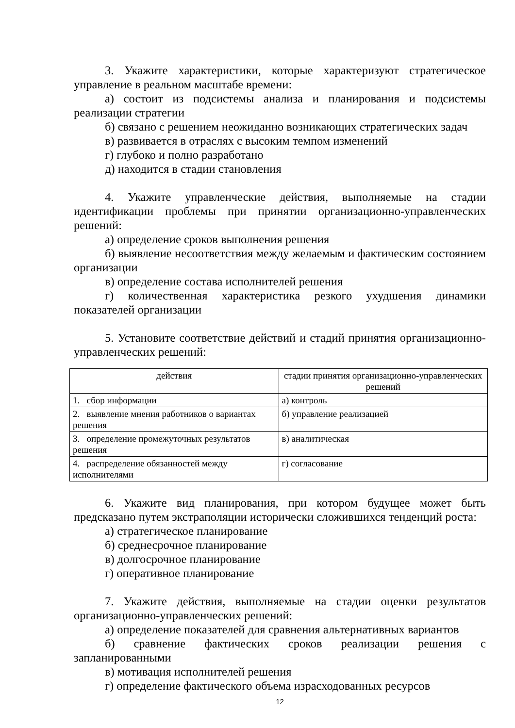3. Укажите характеристики, которые характеризуют стратегическое управление в реальном масштабе времени:
а) состоит из подсистемы анализа и планирования и подсистемы реализации стратегии
б) связано с решением неожиданно возникающих стратегических задач
в) развивается в отраслях с высоким темпом изменений
г) глубоко и полно разработано
д) находится в стадии становления
4. Укажите управленческие действия, выполняемые на стадии идентификации проблемы при принятии организационно-управленческих решений:
а) определение сроков выполнения решения
б) выявление несоответствия между желаемым и фактическим состоянием организации
в) определение состава исполнителей решения
г) количественная характеристика резкого ухудшения динамики показателей организации
5. Установите соответствие действий и стадий принятия организационно-управленческих решений:
| действия | стадии принятия организационно-управленческих решений |
| --- | --- |
| 1. сбор информации | а) контроль |
| 2. выявление мнения работников о вариантах решения | б) управление реализацией |
| 3. определение промежуточных результатов решения | в) аналитическая |
| 4. распределение обязанностей между исполнителями | г) согласование |
6. Укажите вид планирования, при котором будущее может быть предсказано путем экстраполяции исторически сложившихся тенденций роста:
а) стратегическое планирование
б) среднесрочное планирование
в) долгосрочное планирование
г) оперативное планирование
7. Укажите действия, выполняемые на стадии оценки результатов организационно-управленческих решений:
а) определение показателей для сравнения альтернативных вариантов
б) сравнение фактических сроков реализации решения с запланированными
в) мотивация исполнителей решения
г) определение фактического объема израсходованных ресурсов
12